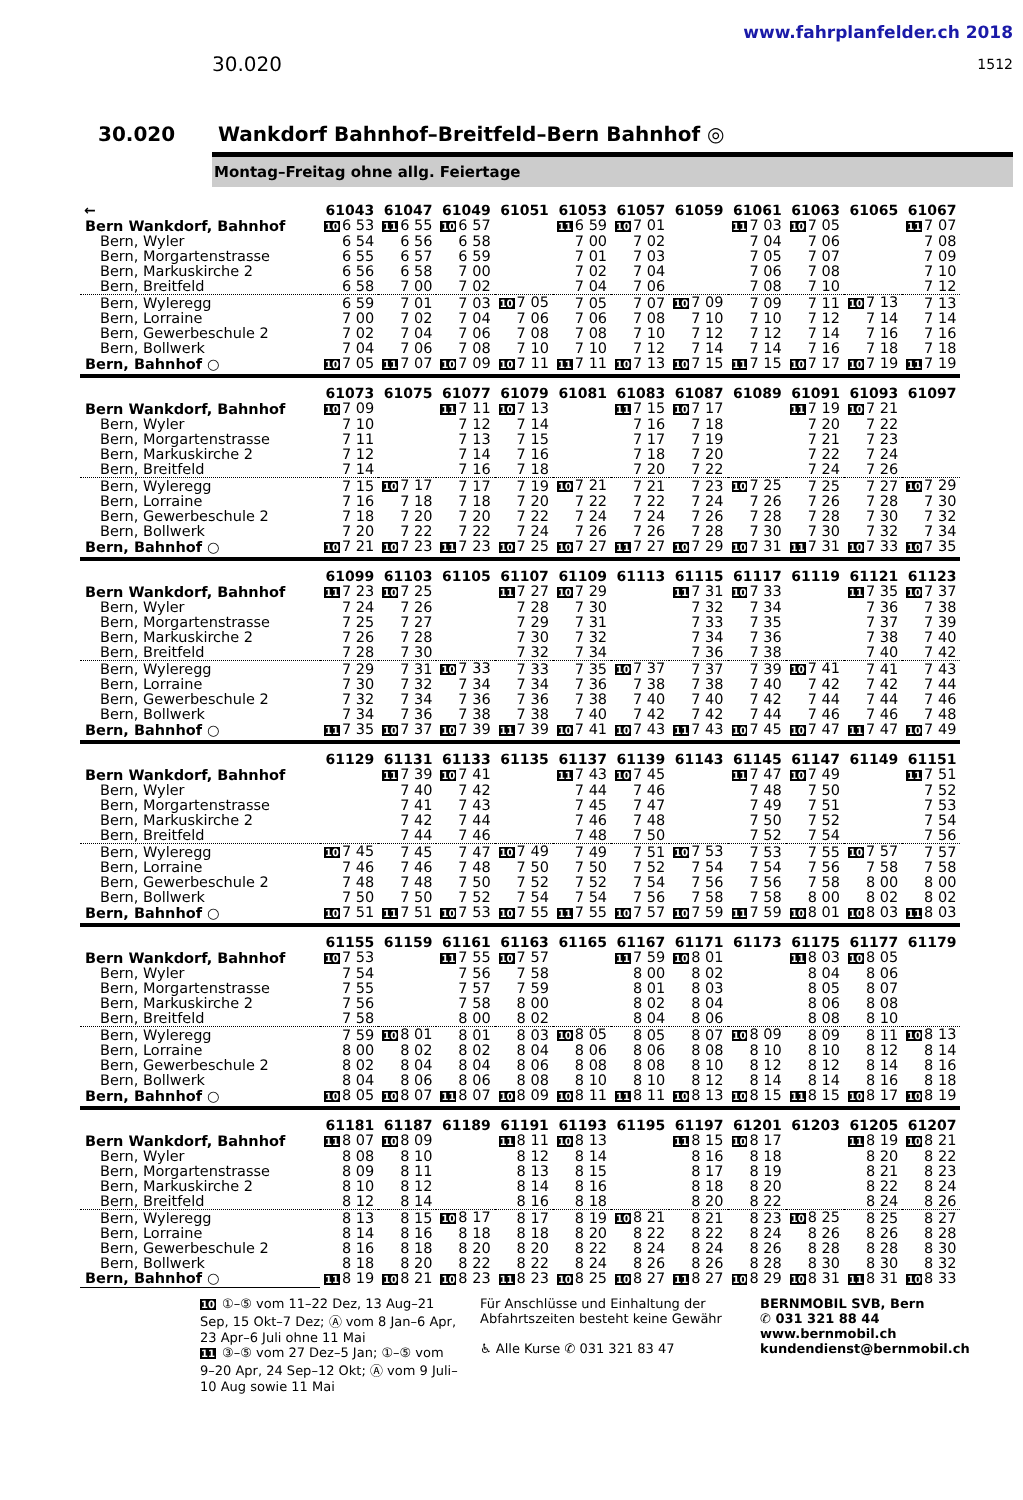30.020
www.fahrplanfelder.ch 2018
1512
30.020 Wankdorf Bahnhof–Breitfeld–Bern Bahnhof ◎
Montag–Freitag ohne allg. Feiertage
| ← | 61043 | 61047 | 61049 | 61051 | 61053 | 61057 | 61059 | 61061 | 61063 | 61065 | 61067 |
| --- | --- | --- | --- | --- | --- | --- | --- | --- | --- | --- | --- |
| Bern Wankdorf, Bahnhof | 10 6 53 | 11 6 55 | 10 6 57 | | 11 6 59 | 10 7 01 | | 11 7 03 | 10 7 05 | | 11 7 07 |
| Bern, Wyler | 6 54 | 6 56 | 6 58 | | 7 00 | 7 02 | | 7 04 | 7 06 | | 7 08 |
| Bern, Morgartenstrasse | 6 55 | 6 57 | 6 59 | | 7 01 | 7 03 | | 7 05 | 7 07 | | 7 09 |
| Bern, Markuskirche 2 | 6 56 | 6 58 | 7 00 | | 7 02 | 7 04 | | 7 06 | 7 08 | | 7 10 |
| Bern, Breitfeld | 6 58 | 7 00 | 7 02 | | 7 04 | 7 06 | | 7 08 | 7 10 | | 7 12 |
| Bern, Wyleregg | 6 59 | 7 01 | 7 03 | 10 7 05 | 7 05 | 7 07 | 10 7 09 | 7 09 | 7 11 | 10 7 13 | 7 13 |
| Bern, Lorraine | 7 00 | 7 02 | 7 04 | 7 06 | 7 06 | 7 08 | 7 10 | 7 10 | 7 12 | 7 14 | 7 14 |
| Bern, Gewerbeschule 2 | 7 02 | 7 04 | 7 06 | 7 08 | 7 08 | 7 10 | 7 12 | 7 12 | 7 14 | 7 16 | 7 16 |
| Bern, Bollwerk | 7 04 | 7 06 | 7 08 | 7 10 | 7 10 | 7 12 | 7 14 | 7 14 | 7 16 | 7 18 | 7 18 |
| Bern, Bahnhof ○ | 10 7 05 | 11 7 07 | 10 7 09 | 10 7 11 | 11 7 11 | 10 7 13 | 10 7 15 | 11 7 15 | 10 7 17 | 10 7 19 | 11 7 19 |
| | 61073 | 61075 | 61077 | 61079 | 61081 | 61083 | 61087 | 61089 | 61091 | 61093 | 61097 |
| Bern Wankdorf, Bahnhof | 10 7 09 | | 11 7 11 | 10 7 13 | | 11 7 15 | 10 7 17 | | 11 7 19 | 10 7 21 | |
| Bern, Wyler | 7 10 | | 7 12 | 7 14 | | 7 16 | 7 18 | | 7 20 | 7 22 | |
| Bern, Morgartenstrasse | 7 11 | | 7 13 | 7 15 | | 7 17 | 7 19 | | 7 21 | 7 23 | |
| Bern, Markuskirche 2 | 7 12 | | 7 14 | 7 16 | | 7 18 | 7 20 | | 7 22 | 7 24 | |
| Bern, Breitfeld | 7 14 | | 7 16 | 7 18 | | 7 20 | 7 22 | | 7 24 | 7 26 | |
| Bern, Wyleregg | 7 15 | 10 7 17 | 7 17 | 7 19 | 10 7 21 | 7 21 | 7 23 | 10 7 25 | 7 25 | 7 27 | 10 7 29 |
| Bern, Lorraine | 7 16 | 7 18 | 7 18 | 7 20 | 7 22 | 7 22 | 7 24 | 7 26 | 7 26 | 7 28 | 7 30 |
| Bern, Gewerbeschule 2 | 7 18 | 7 20 | 7 20 | 7 22 | 7 24 | 7 24 | 7 26 | 7 28 | 7 28 | 7 30 | 7 32 |
| Bern, Bollwerk | 7 20 | 7 22 | 7 22 | 7 24 | 7 26 | 7 26 | 7 28 | 7 30 | 7 30 | 7 32 | 7 34 |
| Bern, Bahnhof ○ | 10 7 21 | 10 7 23 | 11 7 23 | 10 7 25 | 10 7 27 | 11 7 27 | 10 7 29 | 10 7 31 | 11 7 31 | 10 7 33 | 10 7 35 |
| | 61099 | 61103 | 61105 | 61107 | 61109 | 61113 | 61115 | 61117 | 61119 | 61121 | 61123 |
| Bern Wankdorf, Bahnhof | 11 7 23 | 10 7 25 | | 11 7 27 | 10 7 29 | | 11 7 31 | 10 7 33 | | 11 7 35 | 10 7 37 |
| Bern, Wyler | 7 24 | 7 26 | | 7 28 | 7 30 | | 7 32 | 7 34 | | 7 36 | 7 38 |
| Bern, Morgartenstrasse | 7 25 | 7 27 | | 7 29 | 7 31 | | 7 33 | 7 35 | | 7 37 | 7 39 |
| Bern, Markuskirche 2 | 7 26 | 7 28 | | 7 30 | 7 32 | | 7 34 | 7 36 | | 7 38 | 7 40 |
| Bern, Breitfeld | 7 28 | 7 30 | | 7 32 | 7 34 | | 7 36 | 7 38 | | 7 40 | 7 42 |
| Bern, Wyleregg | 7 29 | 7 31 | 10 7 33 | 7 33 | 7 35 | 10 7 37 | 7 37 | 7 39 | 10 7 41 | 7 41 | 7 43 |
| Bern, Lorraine | 7 30 | 7 32 | 7 34 | 7 34 | 7 36 | 7 38 | 7 38 | 7 40 | 7 42 | 7 42 | 7 44 |
| Bern, Gewerbeschule 2 | 7 32 | 7 34 | 7 36 | 7 36 | 7 38 | 7 40 | 7 40 | 7 42 | 7 44 | 7 44 | 7 46 |
| Bern, Bollwerk | 7 34 | 7 36 | 7 38 | 7 38 | 7 40 | 7 42 | 7 42 | 7 44 | 7 46 | 7 46 | 7 48 |
| Bern, Bahnhof ○ | 11 7 35 | 10 7 37 | 10 7 39 | 11 7 39 | 10 7 41 | 10 7 43 | 11 7 43 | 10 7 45 | 10 7 47 | 11 7 47 | 10 7 49 |
| | 61129 | 61131 | 61133 | 61135 | 61137 | 61139 | 61143 | 61145 | 61147 | 61149 | 61151 |
| Bern Wankdorf, Bahnhof | | 11 7 39 | 10 7 41 | | 11 7 43 | 10 7 45 | | 11 7 47 | 10 7 49 | | 11 7 51 |
| Bern, Wyler | | 7 40 | 7 42 | | 7 44 | 7 46 | | 7 48 | 7 50 | | 7 52 |
| Bern, Morgartenstrasse | | 7 41 | 7 43 | | 7 45 | 7 47 | | 7 49 | 7 51 | | 7 53 |
| Bern, Markuskirche 2 | | 7 42 | 7 44 | | 7 46 | 7 48 | | 7 50 | 7 52 | | 7 54 |
| Bern, Breitfeld | | 7 44 | 7 46 | | 7 48 | 7 50 | | 7 52 | 7 54 | | 7 56 |
| Bern, Wyleregg | 10 7 45 | 7 45 | 7 47 | 10 7 49 | 7 49 | 7 51 | 10 7 53 | 7 53 | 7 55 | 10 7 57 | 7 57 |
| Bern, Lorraine | 7 46 | 7 46 | 7 48 | 7 50 | 7 50 | 7 52 | 7 54 | 7 54 | 7 56 | 7 58 | 7 58 |
| Bern, Gewerbeschule 2 | 7 48 | 7 48 | 7 50 | 7 52 | 7 52 | 7 54 | 7 56 | 7 56 | 7 58 | 8 00 | 8 00 |
| Bern, Bollwerk | 7 50 | 7 50 | 7 52 | 7 54 | 7 54 | 7 56 | 7 58 | 7 58 | 8 00 | 8 02 | 8 02 |
| Bern, Bahnhof ○ | 10 7 51 | 11 7 51 | 10 7 53 | 10 7 55 | 11 7 55 | 10 7 57 | 10 7 59 | 11 7 59 | 10 8 01 | 10 8 03 | 11 8 03 |
| | 61155 | 61159 | 61161 | 61163 | 61165 | 61167 | 61171 | 61173 | 61175 | 61177 | 61179 |
| Bern Wankdorf, Bahnhof | 10 7 53 | | 11 7 55 | 10 7 57 | | 11 7 59 | 10 8 01 | | 11 8 03 | 10 8 05 | |
| Bern, Wyler | 7 54 | | 7 56 | 7 58 | | 8 00 | 8 02 | | 8 04 | 8 06 | |
| Bern, Morgartenstrasse | 7 55 | | 7 57 | 7 59 | | 8 01 | 8 03 | | 8 05 | 8 07 | |
| Bern, Markuskirche 2 | 7 56 | | 7 58 | 8 00 | | 8 02 | 8 04 | | 8 06 | 8 08 | |
| Bern, Breitfeld | 7 58 | | 8 00 | 8 02 | | 8 04 | 8 06 | | 8 08 | 8 10 | |
| Bern, Wyleregg | 7 59 | 10 8 01 | 8 01 | 8 03 | 10 8 05 | 8 05 | 8 07 | 10 8 09 | 8 09 | 8 11 | 10 8 13 |
| Bern, Lorraine | 8 00 | 8 02 | 8 02 | 8 04 | 8 06 | 8 06 | 8 08 | 8 10 | 8 10 | 8 12 | 8 14 |
| Bern, Gewerbeschule 2 | 8 02 | 8 04 | 8 04 | 8 06 | 8 08 | 8 08 | 8 10 | 8 12 | 8 12 | 8 14 | 8 16 |
| Bern, Bollwerk | 8 04 | 8 06 | 8 06 | 8 08 | 8 10 | 8 10 | 8 12 | 8 14 | 8 14 | 8 16 | 8 18 |
| Bern, Bahnhof ○ | 10 8 05 | 10 8 07 | 11 8 07 | 10 8 09 | 10 8 11 | 11 8 11 | 10 8 13 | 10 8 15 | 11 8 15 | 10 8 17 | 10 8 19 |
| | 61181 | 61187 | 61189 | 61191 | 61193 | 61195 | 61197 | 61201 | 61203 | 61205 | 61207 |
| Bern Wankdorf, Bahnhof | 11 8 07 | 10 8 09 | | 11 8 11 | 10 8 13 | | 11 8 15 | 10 8 17 | | 11 8 19 | 10 8 21 |
| Bern, Wyler | 8 08 | 8 10 | | 8 12 | 8 14 | | 8 16 | 8 18 | | 8 20 | 8 22 |
| Bern, Morgartenstrasse | 8 09 | 8 11 | | 8 13 | 8 15 | | 8 17 | 8 19 | | 8 21 | 8 23 |
| Bern, Markuskirche 2 | 8 10 | 8 12 | | 8 14 | 8 16 | | 8 18 | 8 20 | | 8 22 | 8 24 |
| Bern, Breitfeld | 8 12 | 8 14 | | 8 16 | 8 18 | | 8 20 | 8 22 | | 8 24 | 8 26 |
| Bern, Wyleregg | 8 13 | 8 15 | 10 8 17 | 8 17 | 8 19 | 10 8 21 | 8 21 | 8 23 | 10 8 25 | 8 25 | 8 27 |
| Bern, Lorraine | 8 14 | 8 16 | 8 18 | 8 18 | 8 20 | 8 22 | 8 22 | 8 24 | 8 26 | 8 26 | 8 28 |
| Bern, Gewerbeschule 2 | 8 16 | 8 18 | 8 20 | 8 20 | 8 22 | 8 24 | 8 24 | 8 26 | 8 28 | 8 28 | 8 30 |
| Bern, Bollwerk | 8 18 | 8 20 | 8 22 | 8 22 | 8 24 | 8 26 | 8 26 | 8 28 | 8 30 | 8 30 | 8 32 |
| Bern, Bahnhof ○ | 11 8 19 | 10 8 21 | 10 8 23 | 11 8 23 | 10 8 25 | 10 8 27 | 11 8 27 | 10 8 29 | 10 8 31 | 11 8 31 | 10 8 33 |
10 ①–⑤ vom 11–22 Dez, 13 Aug–21 Sep, 15 Okt–7 Dez; Ⓐ vom 8 Jan–6 Apr, 23 Apr–6 Juli ohne 11 Mai
11 ③–⑤ vom 27 Dez–5 Jan; ①–⑤ vom 9–20 Apr, 24 Sep–12 Okt; Ⓐ vom 9 Juli–10 Aug sowie 11 Mai
Für Anschlüsse und Einhaltung der Abfahrtszeiten besteht keine Gewähr
♿ Alle Kurse ✆ 031 321 83 47
BERNMOBIL SVB, Bern
✆ 031 321 88 44
www.bernmobil.ch
kundendienst@bernmobil.ch